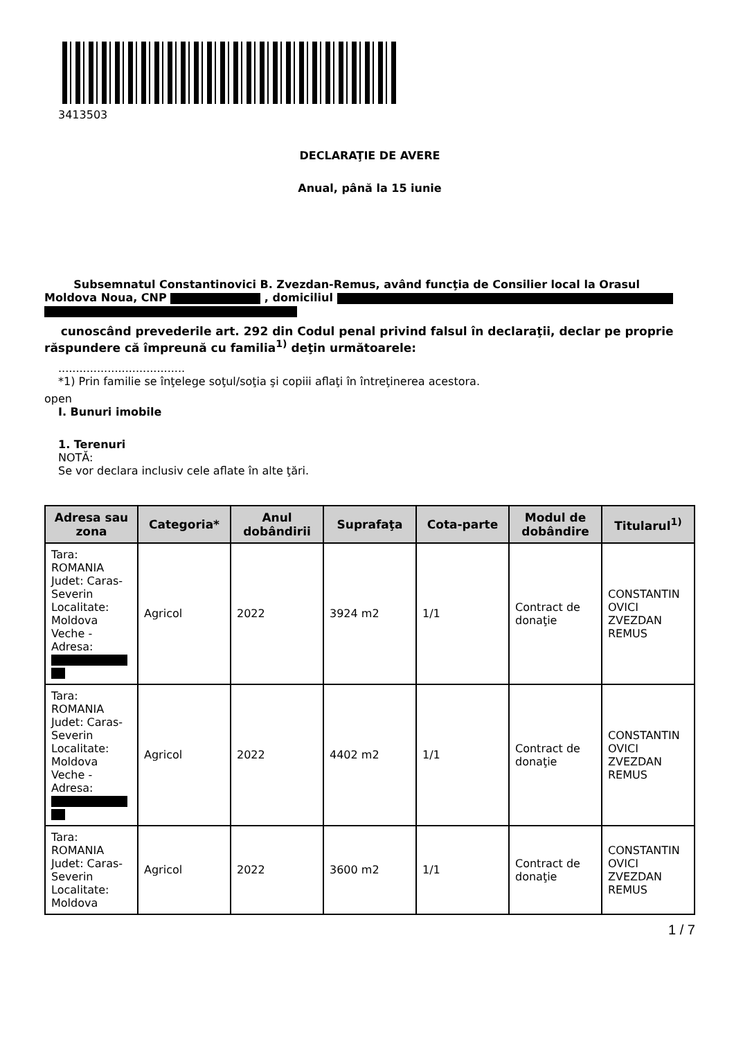3413503
DECLARAŢIE DE AVERE
Anual, până la 15 iunie
Subsemnatul Constantinovici B. Zvezdan-Remus, având funcţia de Consilier local la Orasul Moldova Noua, CNP , domiciliul
cunoscând prevederile art. 292 din Codul penal privind falsul în declaraţii, declar pe proprie răspundere că împreună cu familia<sup>1)</sup> deţin următoarele:
....................................
*1) Prin familie se înţelege soţul/soţia şi copiii aflaţi în întreţinerea acestora.
open
I. Bunuri imobile
1. Terenuri
NOTĂ:
Se vor declara inclusiv cele aflate în alte ţări.
| Adresa sau zona | Categoria* | Anul dobândirii | Suprafaţa | Cota-parte | Modul de dobândire | Titularul<sup>1)</sup> |
| --- | --- | --- | --- | --- | --- | --- |
| Tara: ROMANIA Judet: Caras-Severin Localitate: Moldova Veche - Adresa: | Agricol | 2022 | 3924 m2 | 1/1 | Contract de donaţie | CONSTANTIN OVICI ZVEZDAN REMUS |
| Tara: ROMANIA Judet: Caras-Severin Localitate: Moldova Veche - Adresa: | Agricol | 2022 | 4402 m2 | 1/1 | Contract de donaţie | CONSTANTIN OVICI ZVEZDAN REMUS |
| Tara: ROMANIA Judet: Caras-Severin Localitate: Moldova | Agricol | 2022 | 3600 m2 | 1/1 | Contract de donaţie | CONSTANTIN OVICI ZVEZDAN REMUS |
1 / 7